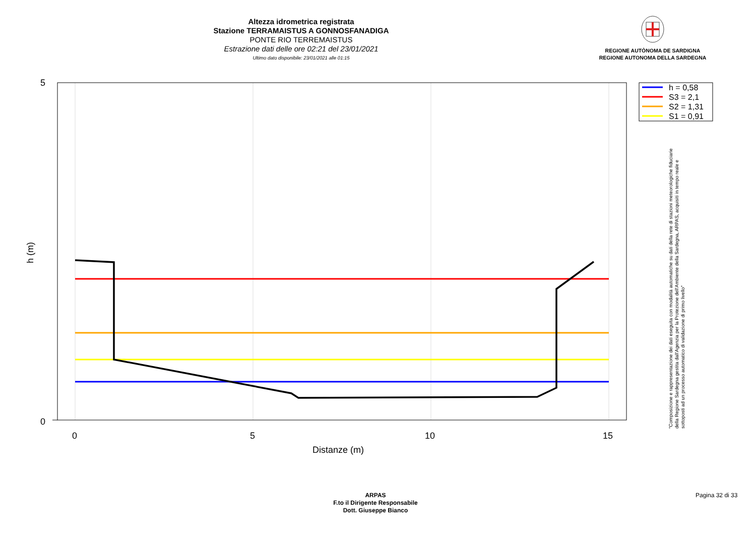Altezza idrometrica registrata
Stazione TERRAMAISTUS A GONNOSFANADIGA
PONTE RIO TERREMAISTUS
Estrazione dati delle ore 02:21 del 23/01/2021
Ultimo dato disponibile: 23/01/2021 alle 01:15
REGIONE AUTÒNOMA DE SARDIGNA
REGIONE AUTONOMA DELLA SARDEGNA
5
0
0
5
10
15
Distanze (m)
h (m)
h = 0,58
S3 = 2,1
S2 = 1,31
S1 = 0,91
"Composizione e rappresentazione dei dati eseguita con modalità automatiche su dati della rete di stazioni meteorologiche fiduciarie della Regione Sardegna gestita dall'Agenzia per la Protezione dell'Ambiente della Sardegna, ARPAS, acquisiti in tempo reale e sottoposti ad un processo automatico di validazione di primo livello"
ARPAS
F.to il Dirigente Responsabile
Dott. Giuseppe Bianco
Pagina 32 di 33